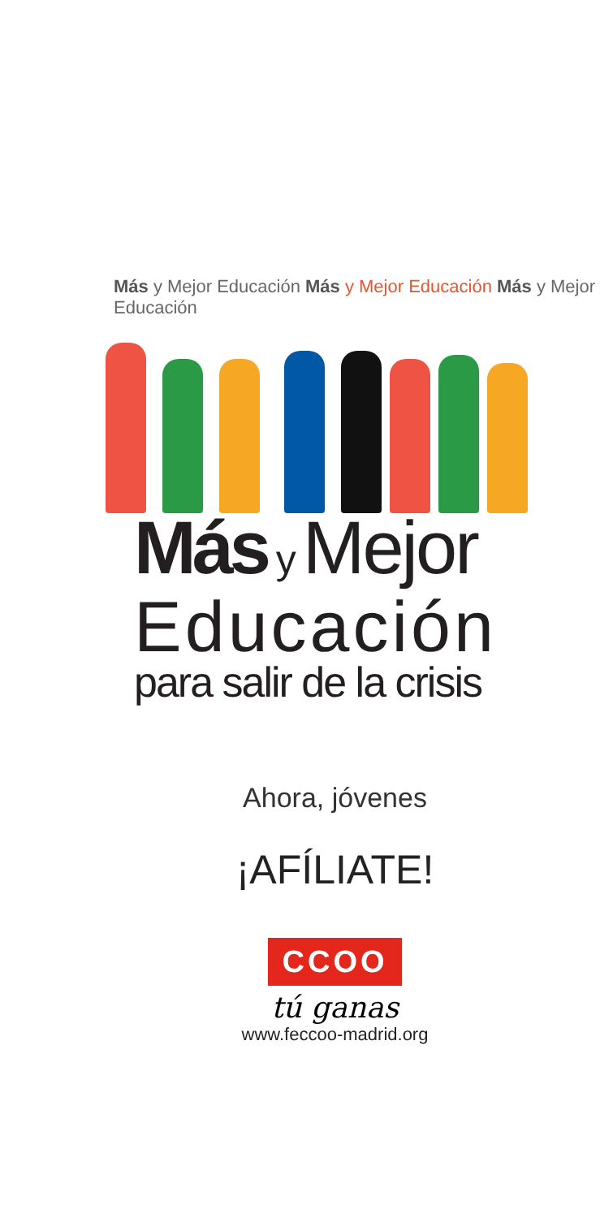Más y Mejor Educación Más y Mejor Educación Más y Mejor Educación
Más y Mejor
Educación
para salir de la crisis
Ahora, jóvenes
¡AFÍLIATE!
CCOO
tú ganas
www.feccoo-madrid.org